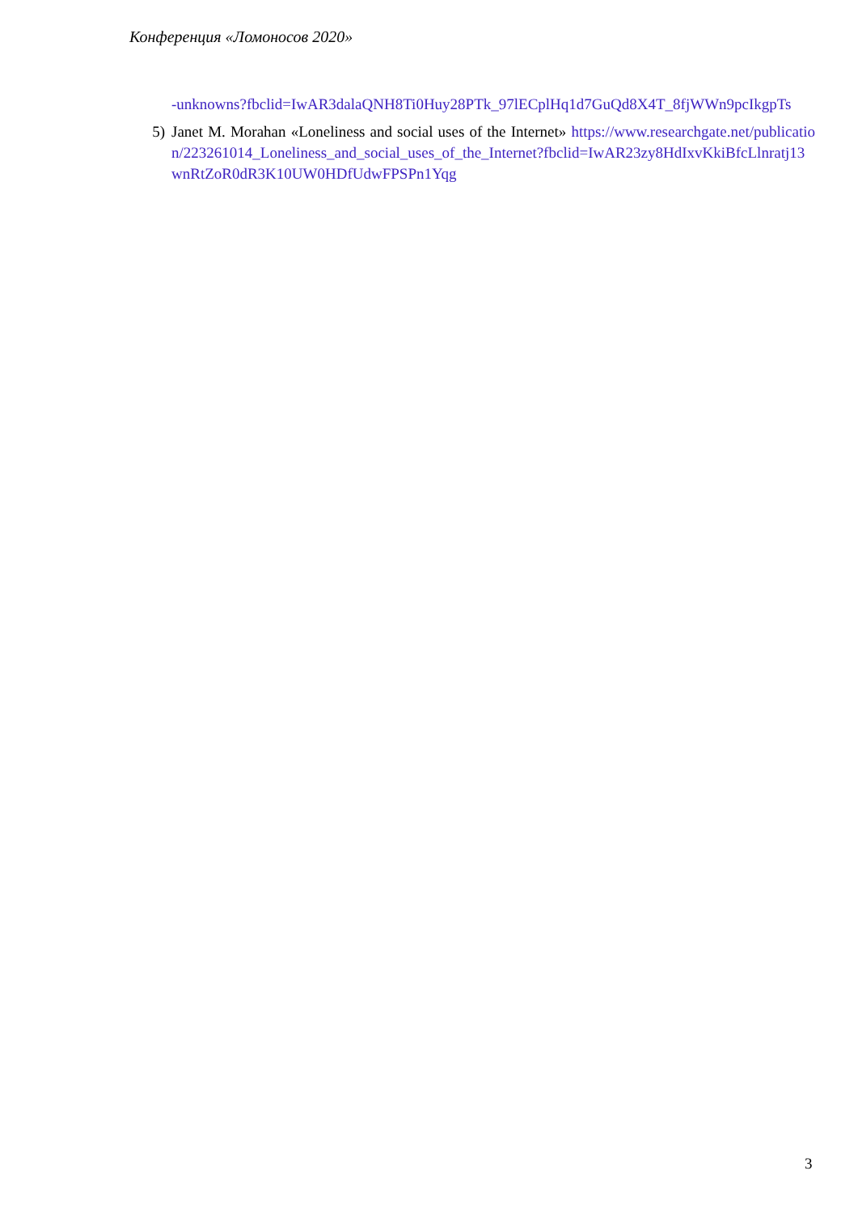Конференция «Ломоносов 2020»
-unknowns?fbclid=IwAR3dalaQNH8Ti0Huy28PTk_97lECplHq1d7GuQd8X4T_8fjWWn9pcIkgpTs
5) Janet M. Morahan «Loneliness and social uses of the Internet» https://www.researchgate.net/publication/223261014_Loneliness_and_social_uses_of_the_Internet?fbclid=IwAR23zy8HdIxvKkiBfcLlnratj13wnRtZoR0dR3K10UW0HDfUdwFPSPn1Yqg
3